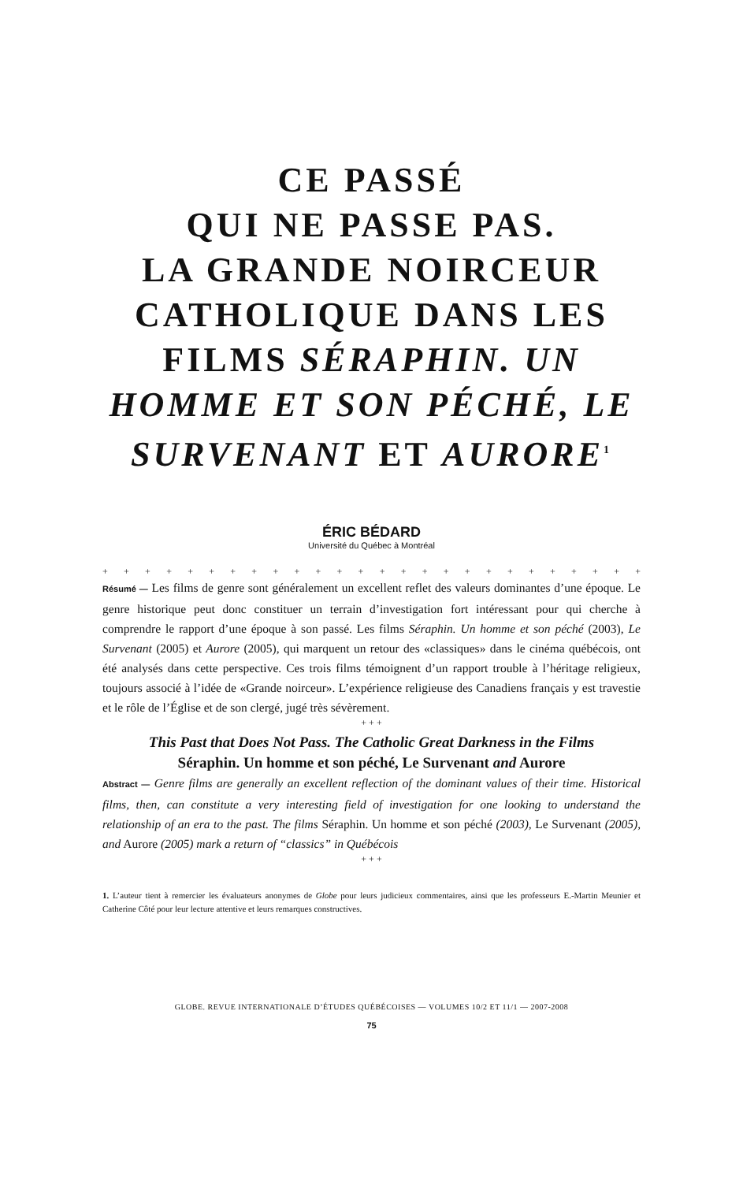CE PASSÉ
QUI NE PASSE PAS.
LA GRANDE NOIRCEUR CATHOLIQUE DANS LES FILMS SÉRAPHIN. UN HOMME ET SON PÉCHÉ, LE SURVENANT ET AURORE<sup>1</sup>
ÉRIC BÉDARD
Université du Québec à Montréal
+ + + + + + + + + + + + + + + + + + + + + + + + + +
Résumé — Les films de genre sont généralement un excellent reflet des valeurs dominantes d’une époque. Le genre historique peut donc constituer un terrain d’investigation fort intéressant pour qui cherche à comprendre le rapport d’une époque à son passé. Les films Séraphin. Un homme et son péché (2003), Le Survenant (2005) et Aurore (2005), qui marquent un retour des «classiques» dans le cinéma québécois, ont été analysés dans cette perspective. Ces trois films témoignent d’un rapport trouble à l’héritage religieux, toujours associé à l’idée de «Grande noirceur». L’expérience religieuse des Canadiens français y est travestie et le rôle de l’Église et de son clergé, jugé très sévèrement.
+ + +
This Past that Does Not Pass. The Catholic Great Darkness in the Films
Séraphin. Un homme et son péché, Le Survenant and Aurore
Abstract — Genre films are generally an excellent reflection of the dominant values of their time. Historical films, then, can constitute a very interesting field of investigation for one looking to understand the relationship of an era to the past. The films Séraphin. Un homme et son péché (2003), Le Survenant (2005), and Aurore (2005) mark a return of “classics” in Québécois
+ + +
1. L’auteur tient à remercier les évaluateurs anonymes de Globe pour leurs judicieux commentaires, ainsi que les professeurs E.-Martin Meunier et Catherine Côté pour leur lecture attentive et leurs remarques constructives.
GLOBE. REVUE INTERNATIONALE D’ÉTUDES QUÉBÉCOISES — VOLUMES 10/2 ET 11/1 — 2007-2008
75